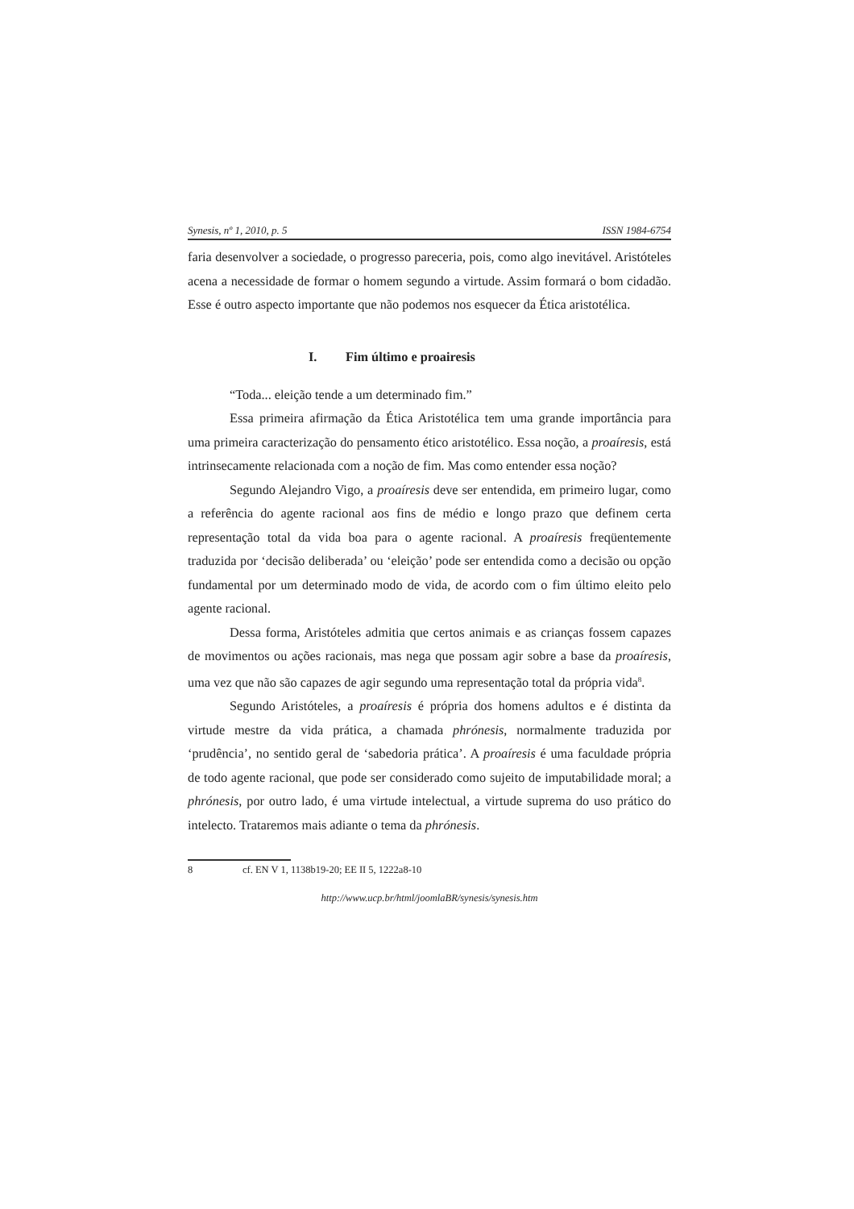Synesis, nº 1, 2010, p. 5 ISSN 1984-6754
faria desenvolver a sociedade, o progresso pareceria, pois, como algo inevitável. Aristóteles acena a necessidade de formar o homem segundo a virtude. Assim formará o bom cidadão. Esse é outro aspecto importante que não podemos nos esquecer da Ética aristotélica.
I. Fim último e proairesis
“Toda... eleição tende a um determinado fim.”
Essa primeira afirmação da Ética Aristotélica tem uma grande importância para uma primeira caracterização do pensamento ético aristotélico. Essa noção, a proaíresis, está intrinsecamente relacionada com a noção de fim. Mas como entender essa noção?
Segundo Alejandro Vigo, a proaíresis deve ser entendida, em primeiro lugar, como a referência do agente racional aos fins de médio e longo prazo que definem certa representação total da vida boa para o agente racional. A proaíresis freqüentemente traduzida por ‘decisão deliberada’ ou ‘eleição’ pode ser entendida como a decisão ou opção fundamental por um determinado modo de vida, de acordo com o fim último eleito pelo agente racional.
Dessa forma, Aristóteles admitia que certos animais e as crianças fossem capazes de movimentos ou ações racionais, mas nega que possam agir sobre a base da proaíresis, uma vez que não são capazes de agir segundo uma representação total da própria vida<sup>8</sup>.
Segundo Aristóteles, a proaíresis é própria dos homens adultos e é distinta da virtude mestre da vida prática, a chamada phrónesis, normalmente traduzida por ‘prudência’, no sentido geral de ‘sabedoria prática’. A proaíresis é uma faculdade própria de todo agente racional, que pode ser considerado como sujeito de imputabilidade moral; a phrónesis, por outro lado, é uma virtude intelectual, a virtude suprema do uso prático do intelecto. Trataremos mais adiante o tema da phrónesis.
8 cf. EN V 1, 1138b19-20; EE II 5, 1222a8-10
http://www.ucp.br/html/joomlaBR/synesis/synesis.htm